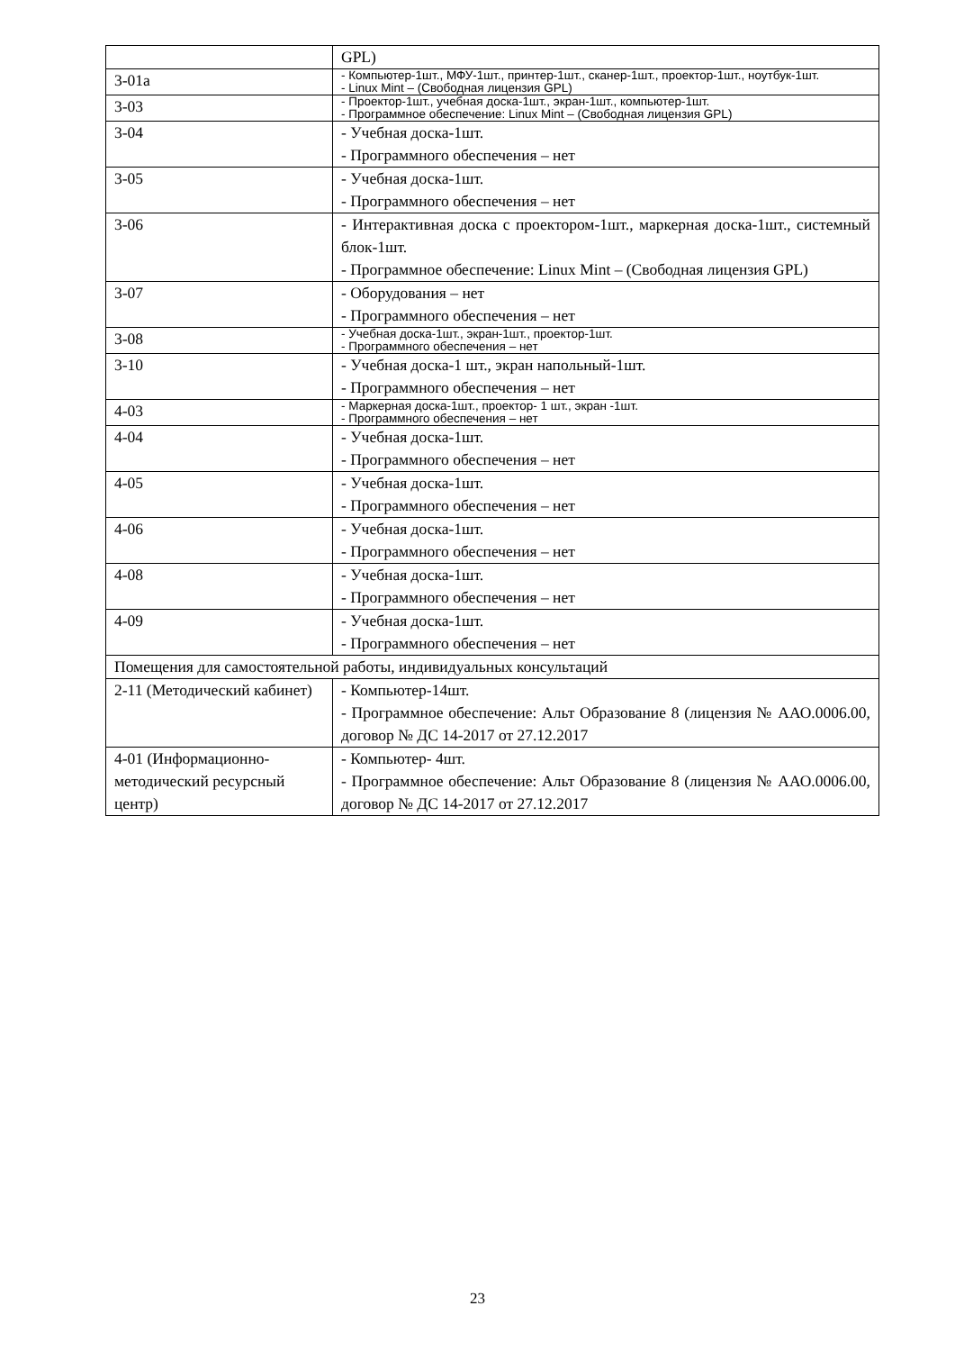| | GPL) |
| 3-01а | - Компьютер-1шт., МФУ-1шт., принтер-1шт., сканер-1шт., проектор-1шт., ноутбук-1шт. - Linux Mint – (Свободная лицензия GPL) |
| 3-03 | - Проектор-1шт., учебная доска-1шт., экран-1шт., компьютер-1шт. - Программное обеспечение: Linux Mint – (Свободная лицензия GPL) |
| 3-04 | - Учебная доска-1шт. - Программного обеспечения – нет |
| 3-05 | - Учебная доска-1шт. - Программного обеспечения – нет |
| 3-06 | - Интерактивная доска с проектором-1шт., маркерная доска-1шт., системный блок-1шт. - Программное обеспечение: Linux Mint – (Свободная лицензия GPL) |
| 3-07 | - Оборудования – нет - Программного обеспечения – нет |
| 3-08 | - Учебная доска-1шт., экран-1шт., проектор-1шт. - Программного обеспечения – нет |
| 3-10 | - Учебная доска-1 шт., экран напольный-1шт. - Программного обеспечения – нет |
| 4-03 | - Маркерная доска-1шт., проектор- 1 шт., экран -1шт. - Программного обеспечения – нет |
| 4-04 | - Учебная доска-1шт. - Программного обеспечения – нет |
| 4-05 | - Учебная доска-1шт. - Программного обеспечения – нет |
| 4-06 | - Учебная доска-1шт. - Программного обеспечения – нет |
| 4-08 | - Учебная доска-1шт. - Программного обеспечения – нет |
| 4-09 | - Учебная доска-1шт. - Программного обеспечения – нет |
| Помещения для самостоятельной работы, индивидуальных консультаций | |
| 2-11 (Методический кабинет) | - Компьютер-14шт. - Программное обеспечение: Альт Образование 8 (лицензия № ААО.0006.00, договор № ДС 14-2017 от 27.12.2017 |
| 4-01 (Информационно-методический ресурсный центр) | - Компьютер- 4шт. - Программное обеспечение: Альт Образование 8 (лицензия № ААО.0006.00, договор № ДС 14-2017 от 27.12.2017 |
23